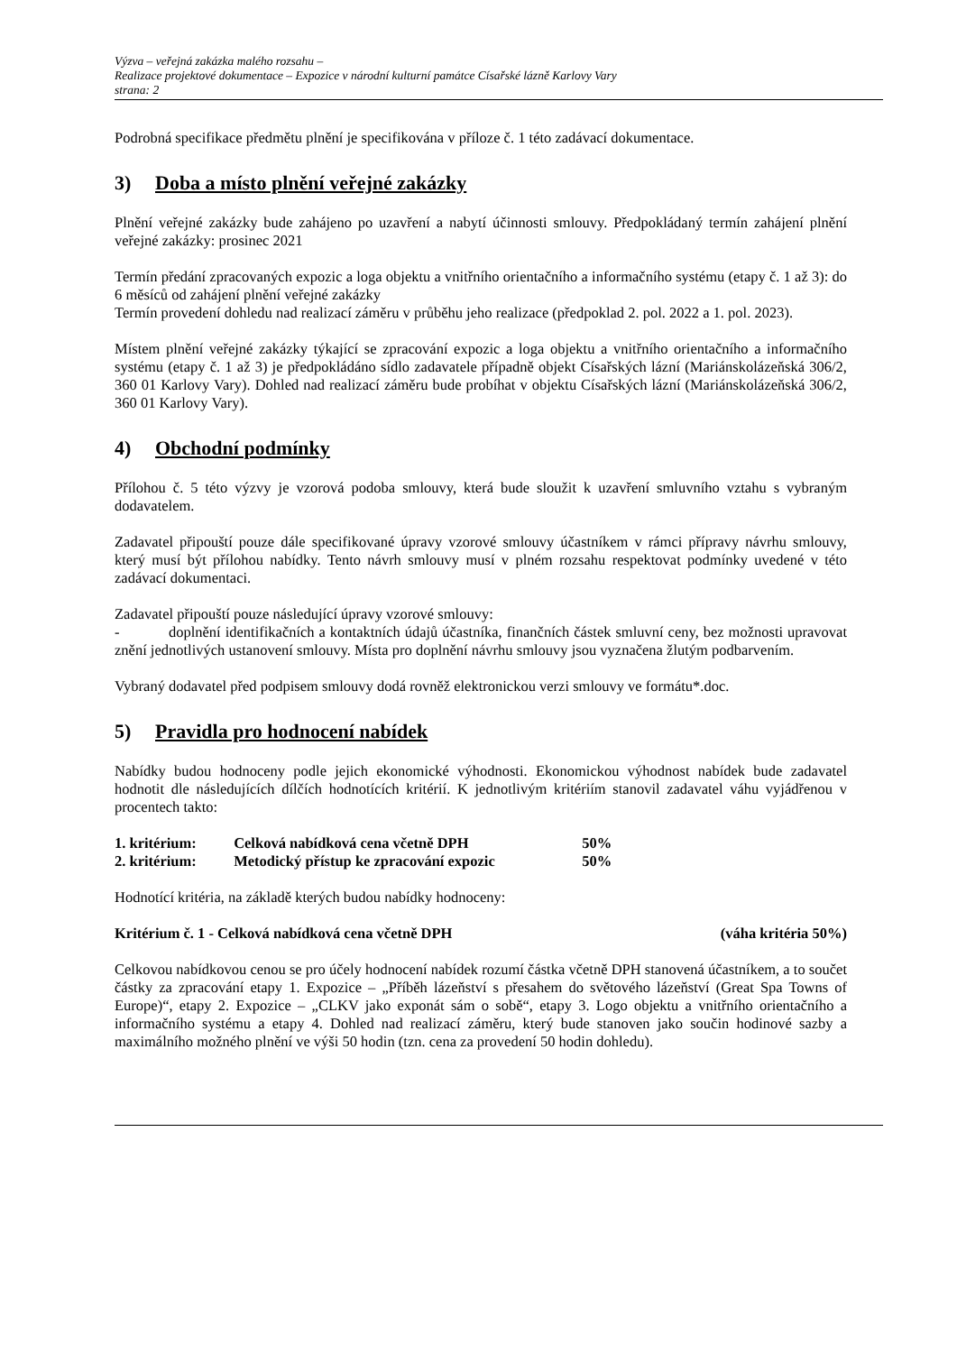Výzva – veřejná zakázka malého rozsahu –
Realizace projektové dokumentace – Expozice v národní kulturní památce Císařské lázně Karlovy Vary
strana: 2
Podrobná specifikace předmětu plnění je specifikována v příloze č. 1 této zadávací dokumentace.
3) Doba a místo plnění veřejné zakázky
Plnění veřejné zakázky bude zahájeno po uzavření a nabytí účinnosti smlouvy. Předpokládaný termín zahájení plnění veřejné zakázky: prosinec 2021
Termín předání zpracovaných expozic a loga objektu a vnitřního orientačního a informačního systému (etapy č. 1 až 3): do 6 měsíců od zahájení plnění veřejné zakázky
Termín provedení dohledu nad realizací záměru v průběhu jeho realizace (předpoklad 2. pol. 2022 a 1. pol. 2023).
Místem plnění veřejné zakázky týkající se zpracování expozic a loga objektu a vnitřního orientačního a informačního systému (etapy č. 1 až 3) je předpokládáno sídlo zadavatele případně objekt Císařských lázní (Mariánskolázeňská 306/2, 360 01 Karlovy Vary). Dohled nad realizací záměru bude probíhat v objektu Císařských lázní (Mariánskolázeňská 306/2, 360 01 Karlovy Vary).
4) Obchodní podmínky
Přílohou č. 5 této výzvy je vzorová podoba smlouvy, která bude sloužit k uzavření smluvního vztahu s vybraným dodavatelem.
Zadavatel připouští pouze dále specifikované úpravy vzorové smlouvy účastníkem v rámci přípravy návrhu smlouvy, který musí být přílohou nabídky. Tento návrh smlouvy musí v plném rozsahu respektovat podmínky uvedené v této zadávací dokumentaci.
Zadavatel připouští pouze následující úpravy vzorové smlouvy:
- doplnění identifikačních a kontaktních údajů účastníka, finančních částek smluvní ceny, bez možnosti upravovat znění jednotlivých ustanovení smlouvy. Místa pro doplnění návrhu smlouvy jsou vyznačena žlutým podbarvením.
Vybraný dodavatel před podpisem smlouvy dodá rovněž elektronickou verzi smlouvy ve formátu*.doc.
5) Pravidla pro hodnocení nabídek
Nabídky budou hodnoceny podle jejich ekonomické výhodnosti. Ekonomickou výhodnost nabídek bude zadavatel hodnotit dle následujících dílčích hodnotících kritérií. K jednotlivým kritériím stanovil zadavatel váhu vyjádřenou v procentech takto:
1. kritérium: Celková nabídková cena včetně DPH 50%
2. kritérium: Metodický přístup ke zpracování expozic 50%
Hodnotící kritéria, na základě kterých budou nabídky hodnoceny:
Kritérium č. 1 - Celková nabídková cena včetně DPH (váha kritéria 50%)
Celkovou nabídkovou cenou se pro účely hodnocení nabídek rozumí částka včetně DPH stanovená účastníkem, a to součet částky za zpracování etapy 1. Expozice – „Příběh lázeňství s přesahem do světového lázeňství (Great Spa Towns of Europe)“, etapy 2. Expozice – „CLKV jako exponát sám o sobě“, etapy 3. Logo objektu a vnitřního orientačního a informačního systému a etapy 4. Dohled nad realizací záměru, který bude stanoven jako součin hodinové sazby a maximálního možného plnění ve výši 50 hodin (tzn. cena za provedení 50 hodin dohledu).